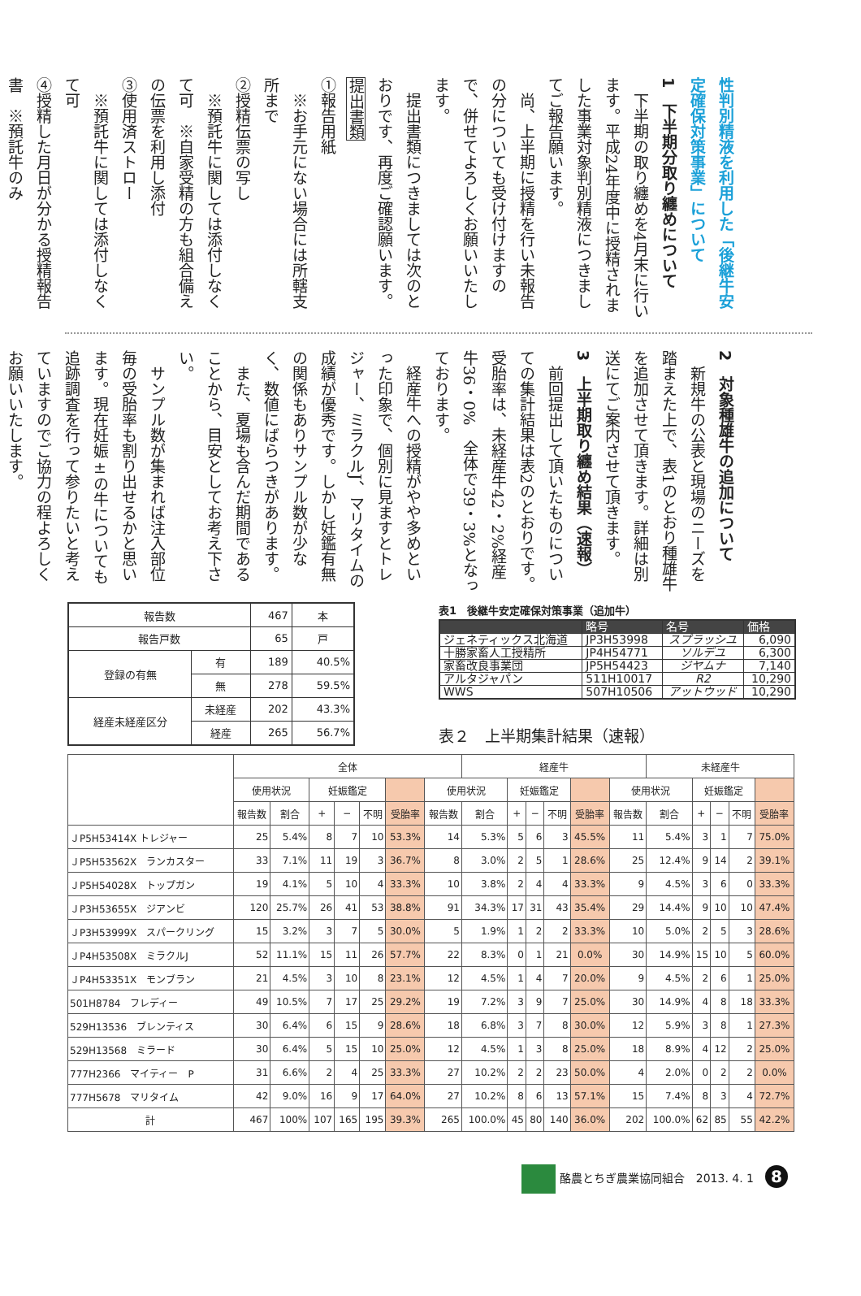性判別精液を利用した「後継牛安定確保対策事業」について
1　下半期分取り纏めについて
　下半期の取り纏めを4月末に行います。平成24年度中に授精されました事業対象判別精液につきましてご報告願います。
　尚、上半期に授精を行い未報告の分についても受け付けますので、併せてよろしくお願いいたします。
　提出書類につきましては次のとおりです、再度ご確認願います。
提出書類
①報告用紙
　※お手元にない場合には所轄支所まで
②授精伝票の写し
　※預託牛に関しては添付しなくて可　※自家受精の方も組合備えの伝票を利用し添付
③使用済ストロー
　※預託牛に関しては添付しなくて可
④授精した月日が分かる授精報告書　※預託牛のみ
2　対象種雄牛の追加について
　新規牛の公表と現場のニーズを踏まえた上で、表1のとおり種雄牛を追加させて頂きます。詳細は別送にてご案内させて頂きます。
3　上半期取り纏め結果（速報）
　前回提出して頂いたものについての集計結果は表2のとおりです。受胎率は、未経産牛42・2%経産牛36・0%　全体で39・3%となっております。
　経産牛への授精がやや多めといった印象で、個別に見ますとトレジャー、ミラクルJ、マリタイムの成績が優秀です。しかし妊鑑有無の関係もありサンプル数が少なく、数値にばらつきがあります。
　また、夏場も含んだ期間であることから、目安としてお考え下さい。
　サンプル数が集まれば注入部位毎の受胎率も割り出せるかと思います。現在妊娠±の牛についても追跡調査を行って参りたいと考えていますのでご協力の程よろしくお願いいたします。
| 報告数 | | 467 | 本 |
| 報告戸数 | | 65 | 戸 |
| 登録の有無 | 有 | 189 | 40.5% |
| | 無 | 278 | 59.5% |
| 経産未経産区分 | 未経産 | 202 | 43.3% |
| | 経産 | 265 | 56.7% |
表1　後継牛安定確保対策事業（追加牛）
| | 略号 | 名号 | 価格 |
| --- | --- | --- | --- |
| ジェネティックス北海道 | JP3H53998 | スプラッシユ | 6,090 |
| 十勝家畜人工授精所 | JP4H54771 | ソルデユ | 6,300 |
| 家畜改良事業団 | JP5H54423 | ジヤムナ | 7,140 |
| アルタジャパン | 511H10017 | R2 | 10,290 |
| WWS | 507H10506 | アットウッド | 10,290 |
表２　上半期集計結果（速報）
| | 全体 | | | | | | | 経産牛 | | | | | | 未経産牛 | | | | |
| --- | --- | --- | --- | --- | --- | --- | --- | --- | --- | --- | --- | --- | --- | --- | --- | --- | --- | --- |
| | 使用状況 | | 妊娠鑑定 | | | | 使用状況 | | 妊娠鑑定 | | | | 使用状況 | | 妊娠鑑定 | | | |
| | 報告数 | 割合 | + | − | 不明 | 受胎率 | 報告数 | 割合 | + | − | 不明 | 受胎率 | 報告数 | 割合 | + | − | 不明 | 受胎率 |
| ＪP5H53414X トレジャー | 25 | 5.4% | 8 | 7 | 10 | 53.3% | 14 | 5.3% | 5 | 6 | 3 | 45.5% | 11 | 5.4% | 3 | 1 | 7 | 75.0% |
| ＪP5H53562X ランカスター | 33 | 7.1% | 11 | 19 | 3 | 36.7% | 8 | 3.0% | 2 | 5 | 1 | 28.6% | 25 | 12.4% | 9 | 14 | 2 | 39.1% |
| ＪP5H54028X トップガン | 19 | 4.1% | 5 | 10 | 4 | 33.3% | 10 | 3.8% | 2 | 4 | 4 | 33.3% | 9 | 4.5% | 3 | 6 | 0 | 33.3% |
| ＪP3H53655X ジアンビ | 120 | 25.7% | 26 | 41 | 53 | 38.8% | 91 | 34.3% | 17 | 31 | 43 | 35.4% | 29 | 14.4% | 9 | 10 | 10 | 47.4% |
| ＪP3H53999X スパークリング | 15 | 3.2% | 3 | 7 | 5 | 30.0% | 5 | 1.9% | 1 | 2 | 2 | 33.3% | 10 | 5.0% | 2 | 5 | 3 | 28.6% |
| ＪP4H53508X ミラクルJ | 52 | 11.1% | 15 | 11 | 26 | 57.7% | 22 | 8.3% | 0 | 1 | 21 | 0.0% | 30 | 14.9% | 15 | 10 | 5 | 60.0% |
| ＪP4H53351X モンブラン | 21 | 4.5% | 3 | 10 | 8 | 23.1% | 12 | 4.5% | 1 | 4 | 7 | 20.0% | 9 | 4.5% | 2 | 6 | 1 | 25.0% |
| 501H8784 フレディー | 49 | 10.5% | 7 | 17 | 25 | 29.2% | 19 | 7.2% | 3 | 9 | 7 | 25.0% | 30 | 14.9% | 4 | 8 | 18 | 33.3% |
| 529H13536 ブレンティス | 30 | 6.4% | 6 | 15 | 9 | 28.6% | 18 | 6.8% | 3 | 7 | 8 | 30.0% | 12 | 5.9% | 3 | 8 | 1 | 27.3% |
| 529H13568 ミラード | 30 | 6.4% | 5 | 15 | 10 | 25.0% | 12 | 4.5% | 1 | 3 | 8 | 25.0% | 18 | 8.9% | 4 | 12 | 2 | 25.0% |
| 777H2366 マイティー P | 31 | 6.6% | 2 | 4 | 25 | 33.3% | 27 | 10.2% | 2 | 2 | 23 | 50.0% | 4 | 2.0% | 0 | 2 | 2 | 0.0% |
| 777H5678 マリタイム | 42 | 9.0% | 16 | 9 | 17 | 64.0% | 27 | 10.2% | 8 | 6 | 13 | 57.1% | 15 | 7.4% | 8 | 3 | 4 | 72.7% |
| 計 | 467 | 100% | 107 | 165 | 195 | 39.3% | 265 | 100.0% | 45 | 80 | 140 | 36.0% | 202 | 100.0% | 62 | 85 | 55 | 42.2% |
酪農とちぎ農業協同組合　2013. 4. 1　8